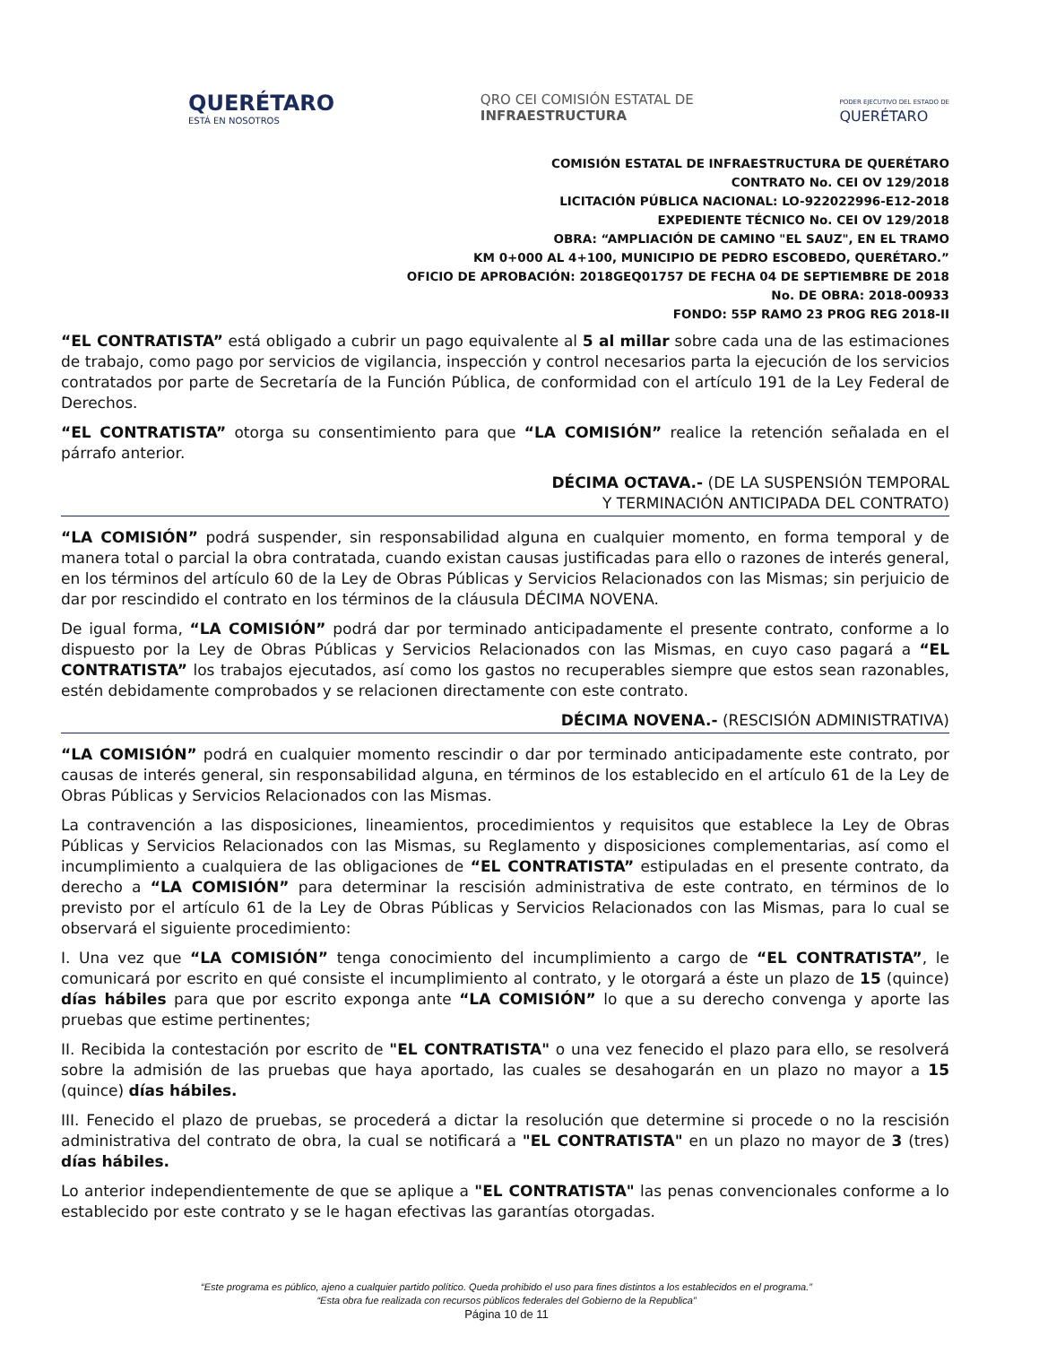QUERÉTARO
ESTÁ EN NOSOTROS
QRO CEI COMISIÓN ESTATAL DE
INFRAESTRUCTURA
PODER EJECUTIVO DEL ESTADO DE
QUERÉTARO
COMISIÓN ESTATAL DE INFRAESTRUCTURA DE QUERÉTARO
CONTRATO No. CEI OV 129/2018
LICITACIÓN PÚBLICA NACIONAL: LO-922022996-E12-2018
EXPEDIENTE TÉCNICO No. CEI OV 129/2018
OBRA: “AMPLIACIÓN DE CAMINO "EL SAUZ", EN EL TRAMO
KM 0+000 AL 4+100, MUNICIPIO DE PEDRO ESCOBEDO, QUERÉTARO.”
OFICIO DE APROBACIÓN: 2018GEQ01757 DE FECHA 04 DE SEPTIEMBRE DE 2018
No. DE OBRA: 2018-00933
FONDO: 55P RAMO 23 PROG REG 2018-II
“EL CONTRATISTA” está obligado a cubrir un pago equivalente al 5 al millar sobre cada una de las estimaciones de trabajo, como pago por servicios de vigilancia, inspección y control necesarios parta la ejecución de los servicios contratados por parte de Secretaría de la Función Pública, de conformidad con el artículo 191 de la Ley Federal de Derechos.
“EL CONTRATISTA” otorga su consentimiento para que “LA COMISIÓN” realice la retención señalada en el párrafo anterior.
DÉCIMA OCTAVA.- (DE LA SUSPENSIÓN TEMPORAL
Y TERMINACIÓN ANTICIPADA DEL CONTRATO)
“LA COMISIÓN” podrá suspender, sin responsabilidad alguna en cualquier momento, en forma temporal y de manera total o parcial la obra contratada, cuando existan causas justificadas para ello o razones de interés general, en los términos del artículo 60 de la Ley de Obras Públicas y Servicios Relacionados con las Mismas; sin perjuicio de dar por rescindido el contrato en los términos de la cláusula DÉCIMA NOVENA.
De igual forma, “LA COMISIÓN” podrá dar por terminado anticipadamente el presente contrato, conforme a lo dispuesto por la Ley de Obras Públicas y Servicios Relacionados con las Mismas, en cuyo caso pagará a “EL CONTRATISTA” los trabajos ejecutados, así como los gastos no recuperables siempre que estos sean razonables, estén debidamente comprobados y se relacionen directamente con este contrato.
DÉCIMA NOVENA.- (RESCISIÓN ADMINISTRATIVA)
“LA COMISIÓN” podrá en cualquier momento rescindir o dar por terminado anticipadamente este contrato, por causas de interés general, sin responsabilidad alguna, en términos de los establecido en el artículo 61 de la Ley de Obras Públicas y Servicios Relacionados con las Mismas.
La contravención a las disposiciones, lineamientos, procedimientos y requisitos que establece la Ley de Obras Públicas y Servicios Relacionados con las Mismas, su Reglamento y disposiciones complementarias, así como el incumplimiento a cualquiera de las obligaciones de “EL CONTRATISTA” estipuladas en el presente contrato, da derecho a “LA COMISIÓN” para determinar la rescisión administrativa de este contrato, en términos de lo previsto por el artículo 61 de la Ley de Obras Públicas y Servicios Relacionados con las Mismas, para lo cual se observará el siguiente procedimiento:
I. Una vez que “LA COMISIÓN” tenga conocimiento del incumplimiento a cargo de “EL CONTRATISTA”, le comunicará por escrito en qué consiste el incumplimiento al contrato, y le otorgará a éste un plazo de 15 (quince) días hábiles para que por escrito exponga ante “LA COMISIÓN” lo que a su derecho convenga y aporte las pruebas que estime pertinentes;
II. Recibida la contestación por escrito de "EL CONTRATISTA" o una vez fenecido el plazo para ello, se resolverá sobre la admisión de las pruebas que haya aportado, las cuales se desahogarán en un plazo no mayor a 15 (quince) días hábiles.
III. Fenecido el plazo de pruebas, se procederá a dictar la resolución que determine si procede o no la rescisión administrativa del contrato de obra, la cual se notificará a "EL CONTRATISTA" en un plazo no mayor de 3 (tres) días hábiles.
Lo anterior independientemente de que se aplique a "EL CONTRATISTA" las penas convencionales conforme a lo establecido por este contrato y se le hagan efectivas las garantías otorgadas.
“Este programa es público, ajeno a cualquier partido político. Queda prohibido el uso para fines distintos a los establecidos en el programa.”
“Esta obra fue realizada con recursos públicos federales del Gobierno de la Republica”
Página 10 de 11